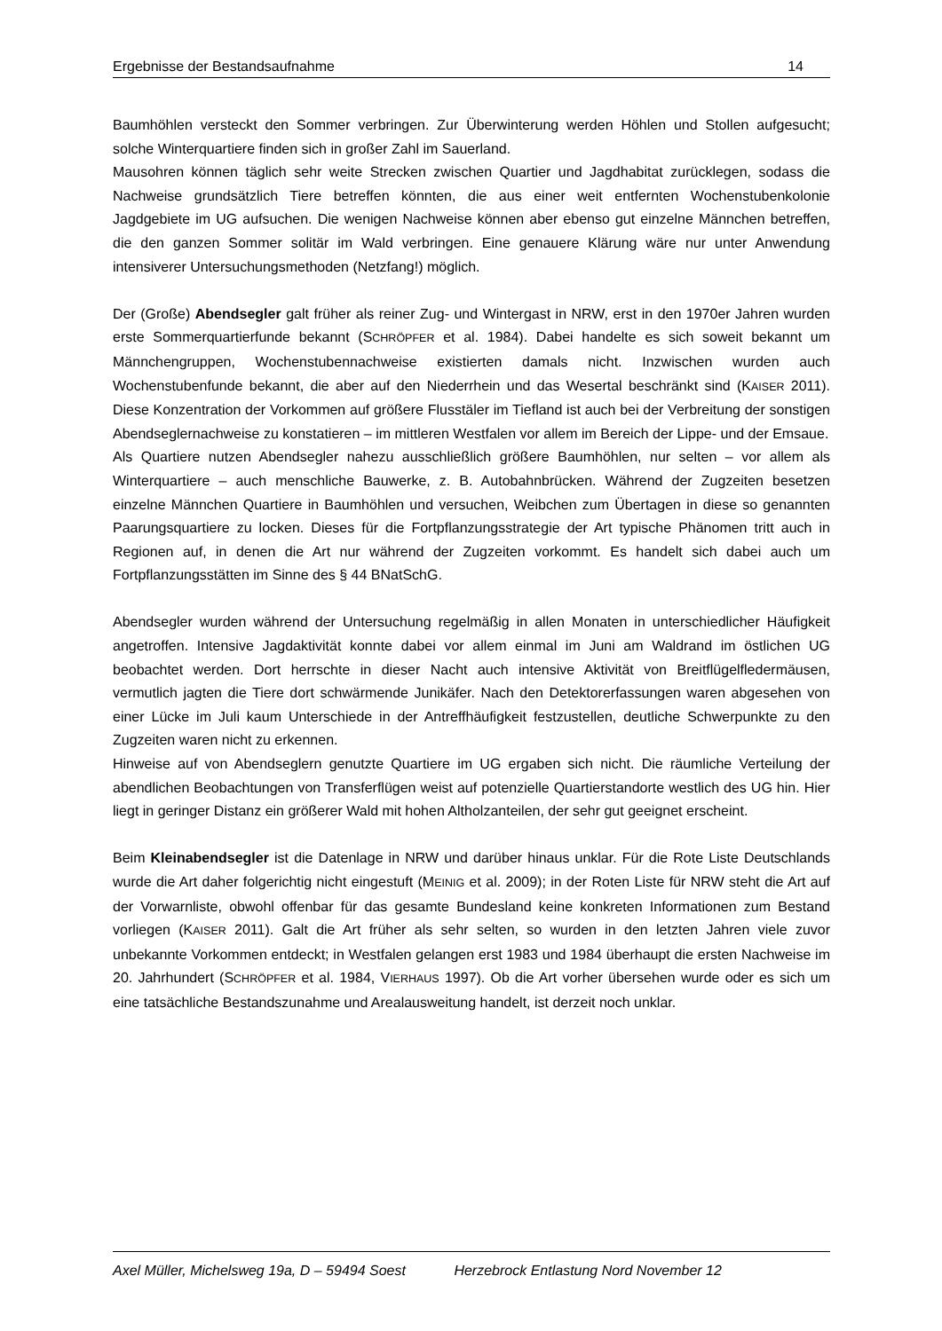Ergebnisse der Bestandsaufnahme 14
Baumhöhlen versteckt den Sommer verbringen. Zur Überwinterung werden Höhlen und Stollen aufgesucht; solche Winterquartiere finden sich in großer Zahl im Sauerland.
Mausohren können täglich sehr weite Strecken zwischen Quartier und Jagdhabitat zurücklegen, sodass die Nachweise grundsätzlich Tiere betreffen könnten, die aus einer weit entfernten Wochenstubenkolonie Jagdgebiete im UG aufsuchen. Die wenigen Nachweise können aber ebenso gut einzelne Männchen betreffen, die den ganzen Sommer solitär im Wald verbringen. Eine genauere Klärung wäre nur unter Anwendung intensiverer Untersuchungsmethoden (Netzfang!) möglich.
Der (Große) Abendsegler galt früher als reiner Zug- und Wintergast in NRW, erst in den 1970er Jahren wurden erste Sommerquartierfunde bekannt (SCHRÖPFER et al. 1984). Dabei handelte es sich soweit bekannt um Männchengruppen, Wochenstubennachweise existierten damals nicht. Inzwischen wurden auch Wochenstubenfunde bekannt, die aber auf den Niederrhein und das Wesertal beschränkt sind (KAISER 2011). Diese Konzentration der Vorkommen auf größere Flusstäler im Tiefland ist auch bei der Verbreitung der sonstigen Abendseglernachweise zu konstatieren – im mittleren Westfalen vor allem im Bereich der Lippe- und der Emsaue.
Als Quartiere nutzen Abendsegler nahezu ausschließlich größere Baumhöhlen, nur selten – vor allem als Winterquartiere – auch menschliche Bauwerke, z. B. Autobahnbrücken. Während der Zugzeiten besetzen einzelne Männchen Quartiere in Baumhöhlen und versuchen, Weibchen zum Übertagen in diese so genannten Paarungsquartiere zu locken. Dieses für die Fortpflanzungsstrategie der Art typische Phänomen tritt auch in Regionen auf, in denen die Art nur während der Zugzeiten vorkommt. Es handelt sich dabei auch um Fortpflanzungsstätten im Sinne des § 44 BNatSchG.
Abendsegler wurden während der Untersuchung regelmäßig in allen Monaten in unterschiedlicher Häufigkeit angetroffen. Intensive Jagdaktivität konnte dabei vor allem einmal im Juni am Waldrand im östlichen UG beobachtet werden. Dort herrschte in dieser Nacht auch intensive Aktivität von Breitflügelfledermäusen, vermutlich jagten die Tiere dort schwärmende Junikäfer. Nach den Detektorerfassungen waren abgesehen von einer Lücke im Juli kaum Unterschiede in der Antreffhäufigkeit festzustellen, deutliche Schwerpunkte zu den Zugzeiten waren nicht zu erkennen.
Hinweise auf von Abendseglern genutzte Quartiere im UG ergaben sich nicht. Die räumliche Verteilung der abendlichen Beobachtungen von Transferflügen weist auf potenzielle Quartierstandorte westlich des UG hin. Hier liegt in geringer Distanz ein größerer Wald mit hohen Altholzanteilen, der sehr gut geeignet erscheint.
Beim Kleinabendsegler ist die Datenlage in NRW und darüber hinaus unklar. Für die Rote Liste Deutschlands wurde die Art daher folgerichtig nicht eingestuft (MEINIG et al. 2009); in der Roten Liste für NRW steht die Art auf der Vorwarnliste, obwohl offenbar für das gesamte Bundesland keine konkreten Informationen zum Bestand vorliegen (KAISER 2011). Galt die Art früher als sehr selten, so wurden in den letzten Jahren viele zuvor unbekannte Vorkommen entdeckt; in Westfalen gelangen erst 1983 und 1984 überhaupt die ersten Nachweise im 20. Jahrhundert (SCHRÖPFER et al. 1984, VIERHAUS 1997). Ob die Art vorher übersehen wurde oder es sich um eine tatsächliche Bestandszunahme und Arealausweitung handelt, ist derzeit noch unklar.
Axel Müller, Michelsweg 19a, D – 59494 Soest Herzebrock Entlastung Nord November 12